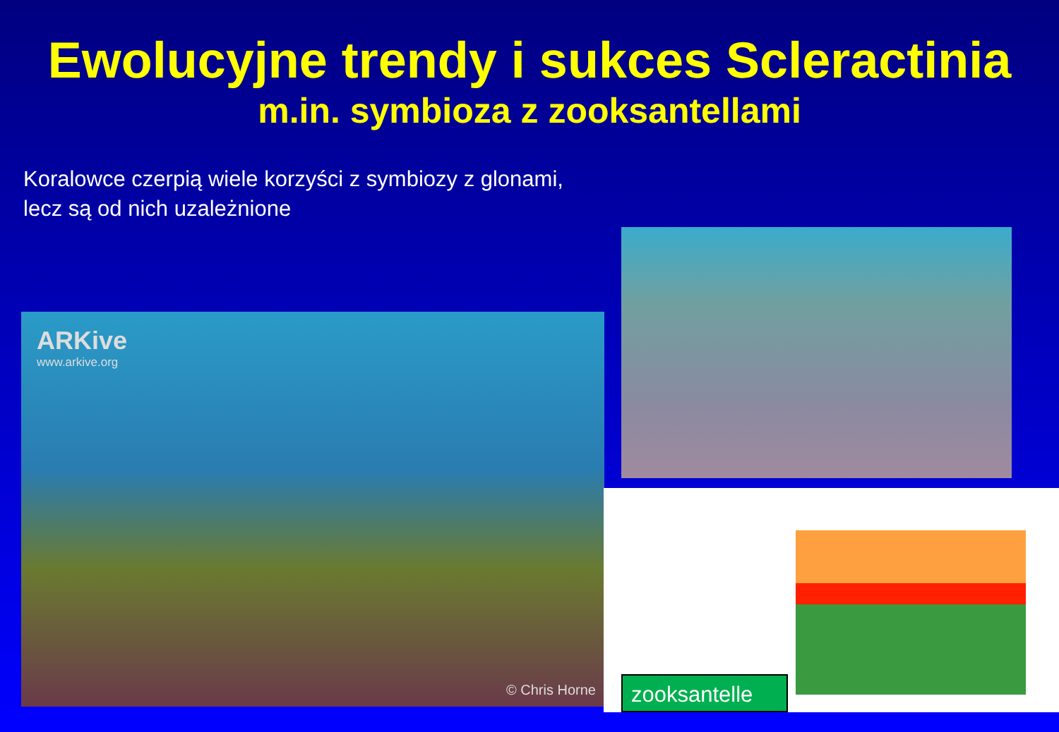Ewolucyjne trendy i sukces Scleractinia
m.in. symbioza z zooksantellami
Koralowce czerpią wiele korzyści z symbiozy z glonami,
lecz są od nich uzależnione
ARKive
www.arkive.org
© Chris Horne
zooksantelle